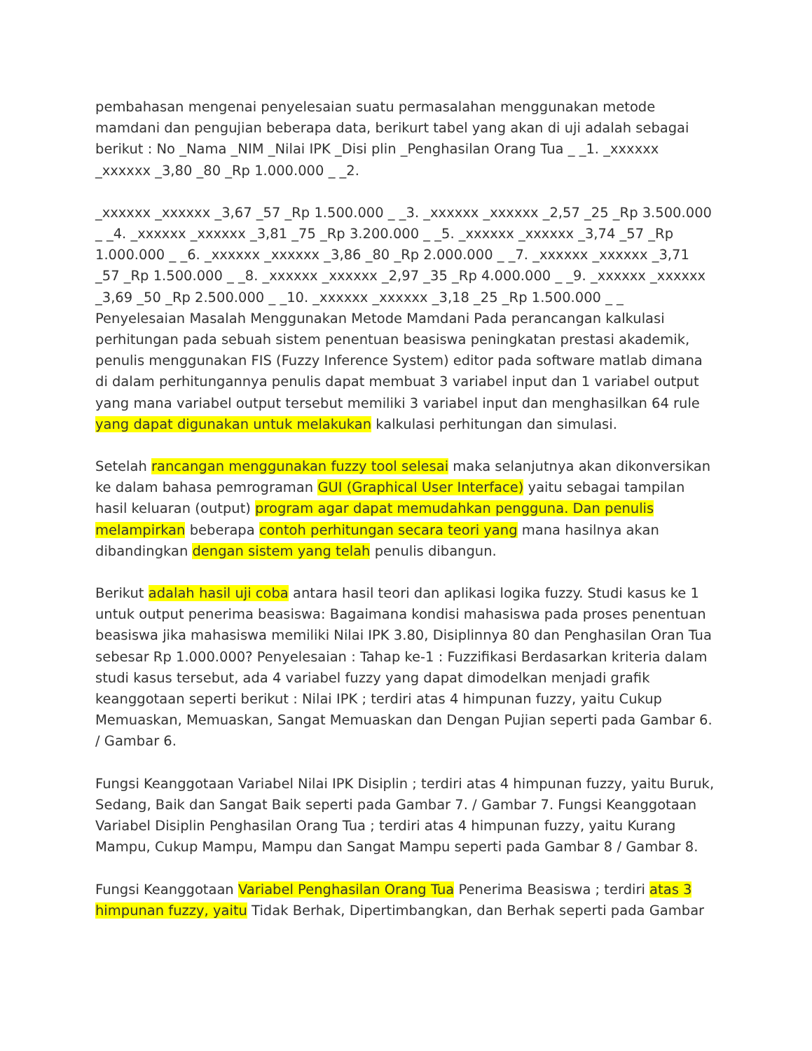pembahasan mengenai penyelesaian suatu permasalahan menggunakan metode mamdani dan pengujian beberapa data, berikurt tabel yang akan di uji adalah sebagai berikut : No _Nama _NIM _Nilai IPK _Disi plin _Penghasilan Orang Tua _ _1. _xxxxxx _xxxxxx _3,80 _80 _Rp 1.000.000 _ _2.
_xxxxxx _xxxxxx _3,67 _57 _Rp 1.500.000 _ _3. _xxxxxx _xxxxxx _2,57 _25 _Rp 3.500.000 _ _4. _xxxxxx _xxxxxx _3,81 _75 _Rp 3.200.000 _ _5. _xxxxxx _xxxxxx _3,74 _57 _Rp 1.000.000 _ _6. _xxxxxx _xxxxxx _3,86 _80 _Rp 2.000.000 _ _7. _xxxxxx _xxxxxx _3,71 _57 _Rp 1.500.000 _ _8. _xxxxxx _xxxxxx _2,97 _35 _Rp 4.000.000 _ _9. _xxxxxx _xxxxxx _3,69 _50 _Rp 2.500.000 _ _10. _xxxxxx _xxxxxx _3,18 _25 _Rp 1.500.000 _ _ Penyelesaian Masalah Menggunakan Metode Mamdani Pada perancangan kalkulasi perhitungan pada sebuah sistem penentuan beasiswa peningkatan prestasi akademik, penulis menggunakan FIS (Fuzzy Inference System) editor pada software matlab dimana di dalam perhitungannya penulis dapat membuat 3 variabel input dan 1 variabel output yang mana variabel output tersebut memiliki 3 variabel input dan menghasilkan 64 rule yang dapat digunakan untuk melakukan kalkulasi perhitungan dan simulasi.
Setelah rancangan menggunakan fuzzy tool selesai maka selanjutnya akan dikonversikan ke dalam bahasa pemrograman GUI (Graphical User Interface) yaitu sebagai tampilan hasil keluaran (output) program agar dapat memudahkan pengguna. Dan penulis melampirkan beberapa contoh perhitungan secara teori yang mana hasilnya akan dibandingkan dengan sistem yang telah penulis dibangun.
Berikut adalah hasil uji coba antara hasil teori dan aplikasi logika fuzzy. Studi kasus ke 1 untuk output penerima beasiswa: Bagaimana kondisi mahasiswa pada proses penentuan beasiswa jika mahasiswa memiliki Nilai IPK 3.80, Disiplinnya 80 dan Penghasilan Oran Tua sebesar Rp 1.000.000? Penyelesaian : Tahap ke-1 : Fuzzifikasi Berdasarkan kriteria dalam studi kasus tersebut, ada 4 variabel fuzzy yang dapat dimodelkan menjadi grafik keanggotaan seperti berikut : Nilai IPK ; terdiri atas 4 himpunan fuzzy, yaitu Cukup Memuaskan, Memuaskan, Sangat Memuaskan dan Dengan Pujian seperti pada Gambar 6. / Gambar 6.
Fungsi Keanggotaan Variabel Nilai IPK Disiplin ; terdiri atas 4 himpunan fuzzy, yaitu Buruk, Sedang, Baik dan Sangat Baik seperti pada Gambar 7. / Gambar 7. Fungsi Keanggotaan Variabel Disiplin Penghasilan Orang Tua ; terdiri atas 4 himpunan fuzzy, yaitu Kurang Mampu, Cukup Mampu, Mampu dan Sangat Mampu seperti pada Gambar 8 / Gambar 8.
Fungsi Keanggotaan Variabel Penghasilan Orang Tua Penerima Beasiswa ; terdiri atas 3 himpunan fuzzy, yaitu Tidak Berhak, Dipertimbangkan, dan Berhak seperti pada Gambar